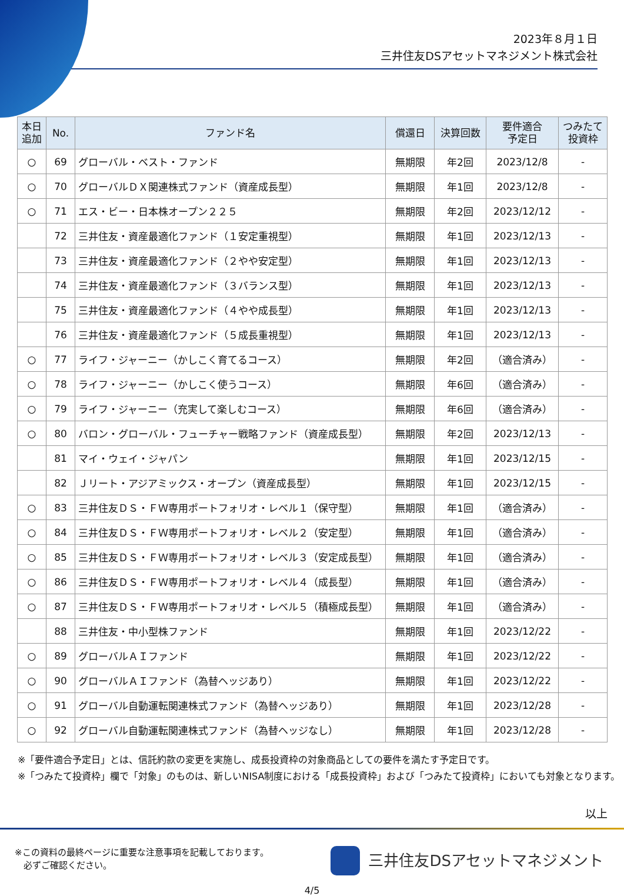2023年８月１日
三井住友DSアセットマネジメント株式会社
| 本日 追加 | No. | ファンド名 | 償還日 | 決算回数 | 要件適合 予定日 | つみたて 投資枠 |
| --- | --- | --- | --- | --- | --- | --- |
| ○ | 69 | グローバル・ベスト・ファンド | 無期限 | 年2回 | 2023/12/8 | - |
| ○ | 70 | グローバルＤＸ関連株式ファンド（資産成長型） | 無期限 | 年1回 | 2023/12/8 | - |
| ○ | 71 | エス・ビー・日本株オープン２２５ | 無期限 | 年2回 | 2023/12/12 | - |
| | 72 | 三井住友・資産最適化ファンド（１安定重視型） | 無期限 | 年1回 | 2023/12/13 | - |
| | 73 | 三井住友・資産最適化ファンド（２やや安定型） | 無期限 | 年1回 | 2023/12/13 | - |
| | 74 | 三井住友・資産最適化ファンド（３バランス型） | 無期限 | 年1回 | 2023/12/13 | - |
| | 75 | 三井住友・資産最適化ファンド（４やや成長型） | 無期限 | 年1回 | 2023/12/13 | - |
| | 76 | 三井住友・資産最適化ファンド（５成長重視型） | 無期限 | 年1回 | 2023/12/13 | - |
| ○ | 77 | ライフ・ジャーニー（かしこく育てるコース） | 無期限 | 年2回 | （適合済み） | - |
| ○ | 78 | ライフ・ジャーニー（かしこく使うコース） | 無期限 | 年6回 | （適合済み） | - |
| ○ | 79 | ライフ・ジャーニー（充実して楽しむコース） | 無期限 | 年6回 | （適合済み） | - |
| ○ | 80 | バロン・グローバル・フューチャー戦略ファンド（資産成長型） | 無期限 | 年2回 | 2023/12/13 | - |
| | 81 | マイ・ウェイ・ジャパン | 無期限 | 年1回 | 2023/12/15 | - |
| | 82 | Ｊリート・アジアミックス・オープン（資産成長型） | 無期限 | 年1回 | 2023/12/15 | - |
| ○ | 83 | 三井住友ＤＳ・ＦＷ専用ポートフォリオ・レベル１（保守型） | 無期限 | 年1回 | （適合済み） | - |
| ○ | 84 | 三井住友ＤＳ・ＦＷ専用ポートフォリオ・レベル２（安定型） | 無期限 | 年1回 | （適合済み） | - |
| ○ | 85 | 三井住友ＤＳ・ＦＷ専用ポートフォリオ・レベル３（安定成長型） | 無期限 | 年1回 | （適合済み） | - |
| ○ | 86 | 三井住友ＤＳ・ＦＷ専用ポートフォリオ・レベル４（成長型） | 無期限 | 年1回 | （適合済み） | - |
| ○ | 87 | 三井住友ＤＳ・ＦＷ専用ポートフォリオ・レベル５（積極成長型） | 無期限 | 年1回 | （適合済み） | - |
| | 88 | 三井住友・中小型株ファンド | 無期限 | 年1回 | 2023/12/22 | - |
| ○ | 89 | グローバルＡＩファンド | 無期限 | 年1回 | 2023/12/22 | - |
| ○ | 90 | グローバルＡＩファンド（為替ヘッジあり） | 無期限 | 年1回 | 2023/12/22 | - |
| ○ | 91 | グローバル自動運転関連株式ファンド（為替ヘッジあり） | 無期限 | 年1回 | 2023/12/28 | - |
| ○ | 92 | グローバル自動運転関連株式ファンド（為替ヘッジなし） | 無期限 | 年1回 | 2023/12/28 | - |
※「要件適合予定日」とは、信託約款の変更を実施し、成長投資枠の対象商品としての要件を満たす予定日です。
※「つみたて投資枠」欄で「対象」のものは、新しいNISA制度における「成長投資枠」および「つみたて投資枠」においても対象となります。
以上
※この資料の最終ページに重要な注意事項を記載しております。
　必ずご確認ください。
三井住友DSアセットマネジメント
4/5